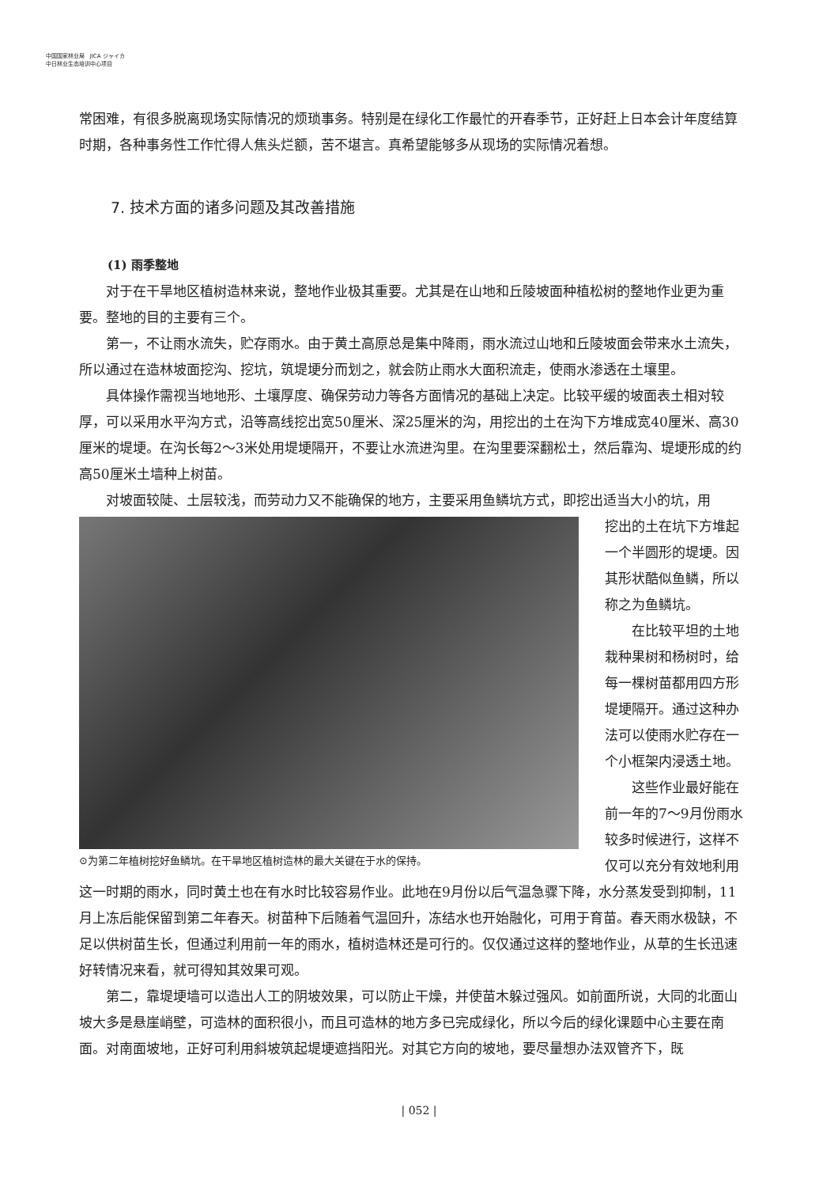中国国家林业局 JICA ジャイカ
中日林业生态培训中心项目
常困难，有很多脱离现场实际情况的烦琐事务。特别是在绿化工作最忙的开春季节，正好赶上日本会计年度结算时期，各种事务性工作忙得人焦头烂额，苦不堪言。真希望能够多从现场的实际情况着想。
7. 技术方面的诸多问题及其改善措施
(1) 雨季整地
对于在干旱地区植树造林来说，整地作业极其重要。尤其是在山地和丘陵坡面种植松树的整地作业更为重要。整地的目的主要有三个。
第一，不让雨水流失，贮存雨水。由于黄土高原总是集中降雨，雨水流过山地和丘陵坡面会带来水土流失，所以通过在造林坡面挖沟、挖坑，筑堤埂分而划之，就会防止雨水大面积流走，使雨水渗透在土壤里。
具体操作需视当地地形、土壤厚度、确保劳动力等各方面情况的基础上决定。比较平缓的坡面表土相对较厚，可以采用水平沟方式，沿等高线挖出宽50厘米、深25厘米的沟，用挖出的土在沟下方堆成宽40厘米、高30厘米的堤埂。在沟长每2～3米处用堤埂隔开，不要让水流进沟里。在沟里要深翻松土，然后靠沟、堤埂形成的约高50厘米土墙种上树苗。
对坡面较陡、土层较浅，而劳动力又不能确保的地方，主要采用鱼鳞坑方式，即挖出适当大小的坑，用
⊙为第二年植树挖好鱼鳞坑。在干旱地区植树造林的最大关键在于水的保持。
挖出的土在坑下方堆起一个半圆形的堤埂。因其形状酷似鱼鳞，所以称之为鱼鳞坑。
在比较平坦的土地栽种果树和杨树时，给每一棵树苗都用四方形堤埂隔开。通过这种办法可以使雨水贮存在一个小框架内浸透土地。
这些作业最好能在前一年的7～9月份雨水较多时候进行，这样不仅可以充分有效地利用这一时期的雨水，同时黄土也在有水时比较容易作业。此地在9月份以后气温急骤下降，水分蒸发受到抑制，11月上冻后能保留到第二年春天。树苗种下后随着气温回升，冻结水也开始融化，可用于育苗。春天雨水极缺，不足以供树苗生长，但通过利用前一年的雨水，植树造林还是可行的。仅仅通过这样的整地作业，从草的生长迅速好转情况来看，就可得知其效果可观。
第二，靠堤埂墙可以造出人工的阴坡效果，可以防止干燥，并使苗木躲过强风。如前面所说，大同的北面山坡大多是悬崖峭壁，可造林的面积很小，而且可造林的地方多已完成绿化，所以今后的绿化课题中心主要在南面。对南面坡地，正好可利用斜坡筑起堤埂遮挡阳光。对其它方向的坡地，要尽量想办法双管齐下，既
| 052 |